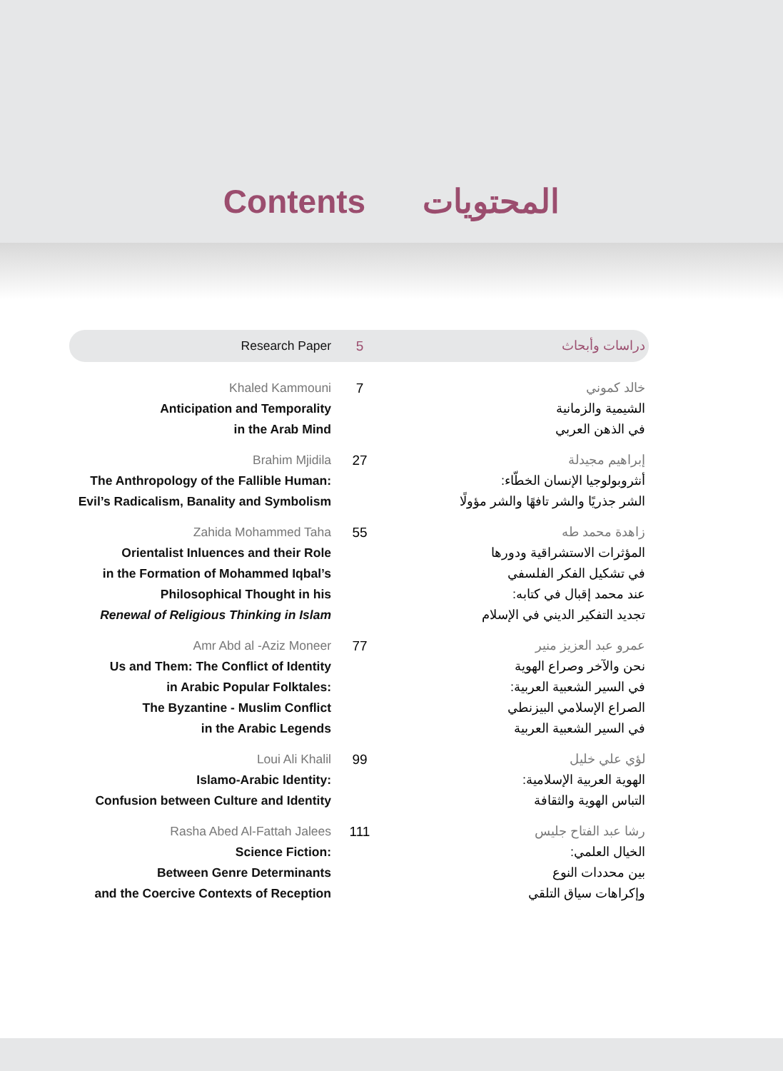Contents المحتويات
Research Paper 5 دراسات وأبحاث
Khaled Kammouni
Anticipation and Temporality
in the Arab Mind
7 خالد كموني
الشيمية والزمانية
في الذهن العربي
Brahim Mjidila
The Anthropology of the Fallible Human:
Evil’s Radicalism, Banality and Symbolism
27 إبراهيم مجيدلة
أنثروبولوجيا الإنسان الخطّاء:
الشر جذريًا والشر تافهًا والشر مؤولًا
Zahida Mohammed Taha
Orientalist Inluences and their Role
in the Formation of Mohammed Iqbal’s
Philosophical Thought in his
Renewal of Religious Thinking in Islam
55 زاهدة محمد طه
المؤثرات الاستشراقية ودورها
في تشكيل الفكر الفلسفي
عند محمد إقبال في كتابه:
تجديد التفكير الديني في الإسلام
Amr Abd al -Aziz Moneer
Us and Them: The Conflict of Identity
in Arabic Popular Folktales:
The Byzantine - Muslim Conflict
in the Arabic Legends
77 عمرو عبد العزيز منير
نحن والآخر وصراع الهوية
في السير الشعبية العربية:
الصراع الإسلامي البيزنطي
في السير الشعبية العربية
Loui Ali Khalil
Islamo-Arabic Identity:
Confusion between Culture and Identity
99 لؤي علي خليل
الهوية العربية الإسلامية:
التباس الهوية والثقافة
Rasha Abed Al-Fattah Jalees
Science Fiction:
Between Genre Determinants
and the Coercive Contexts of Reception
111 رشا عبد الفتاح جليس
الخيال العلمي:
بين محددات النوع
وإكراهات سياق التلقي